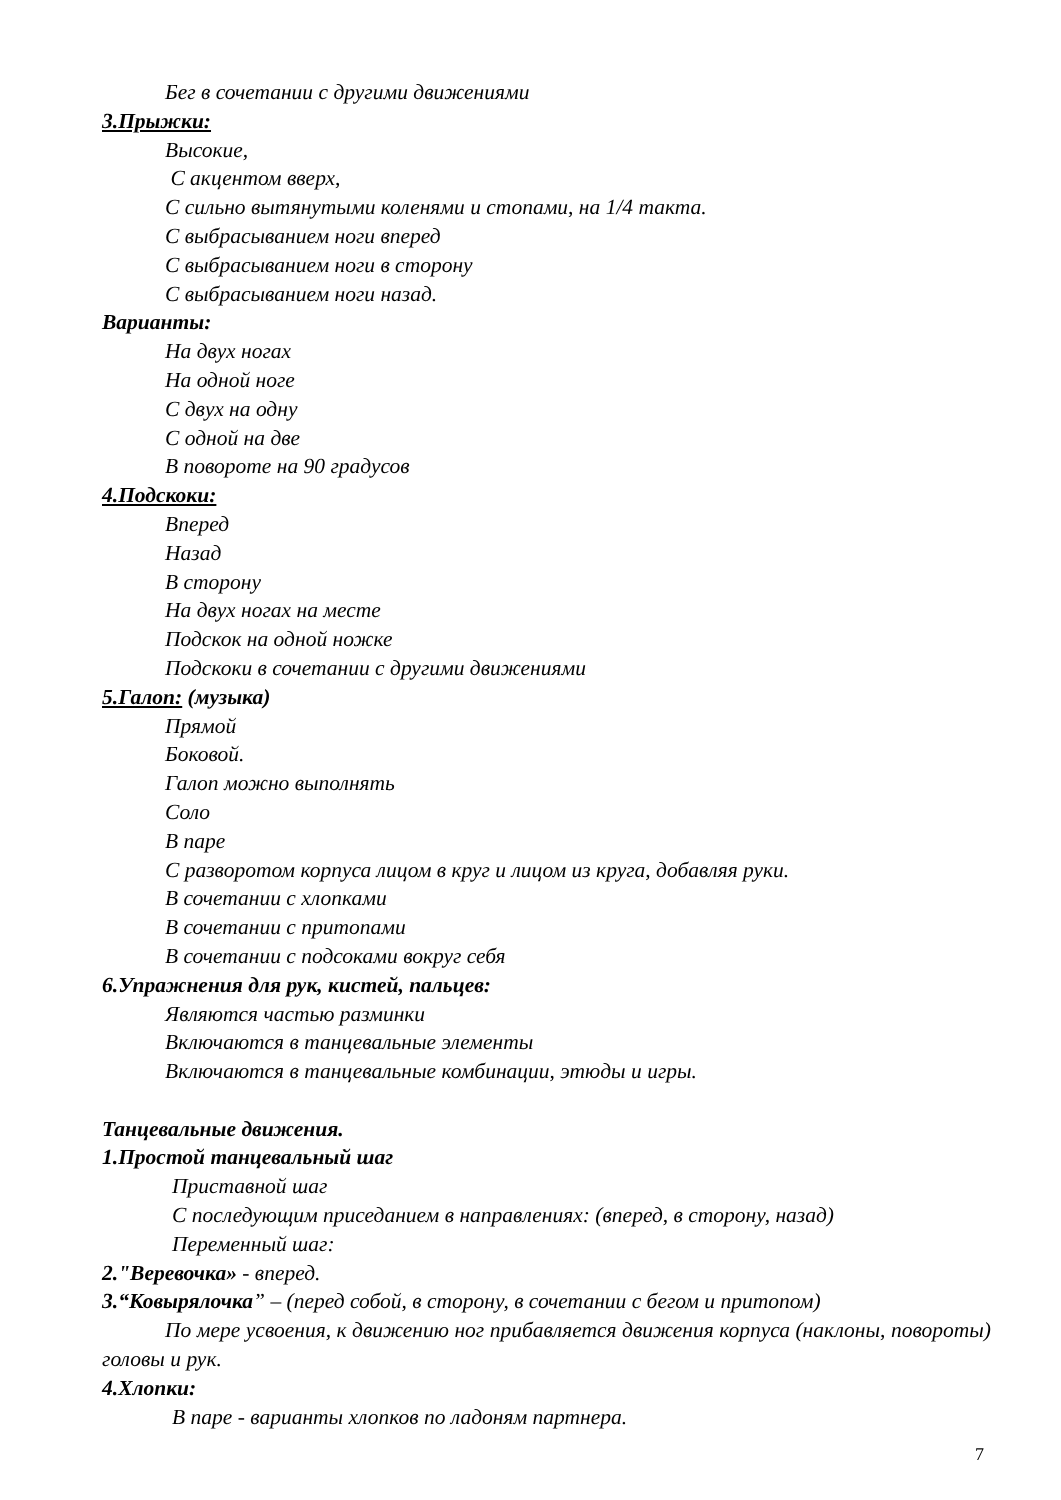Бег в сочетании с другими движениями
3.Прыжки:
Высокие,
С акцентом вверх,
С сильно вытянутыми коленями и стопами, на 1/4 такта.
С выбрасыванием ноги вперед
С выбрасыванием ноги в сторону
С выбрасыванием ноги назад.
Варианты:
На двух ногах
На одной ноге
С двух на одну
С одной на две
В повороте на 90 градусов
4.Подскоки:
Вперед
Назад
В сторону
На двух ногах на месте
Подскок на одной ножке
Подскоки в сочетании с другими движениями
5.Галоп: (музыка)
Прямой
Боковой.
Галоп можно выполнять
Соло
В паре
С разворотом корпуса лицом в круг и лицом из круга, добавляя руки.
В сочетании с хлопками
В сочетании с притопами
В сочетании с подсоками вокруг себя
6.Упражнения для рук, кистей, пальцев:
Являются частью разминки
Включаются в танцевальные элементы
Включаются в танцевальные комбинации, этюды и игры.
Танцевальные движения.
1.Простой танцевальный шаг
Приставной шаг
С последующим приседанием в направлениях: (вперед, в сторону, назад)
Переменный шаг:
2."Веревочка» - вперед.
3.“Ковырялочка” – (перед собой, в сторону, в сочетании с бегом и притопом)
По мере усвоения, к движению ног прибавляется движения корпуса (наклоны, повороты) головы и рук.
4.Хлопки:
В паре - варианты хлопков по ладоням партнера.
7